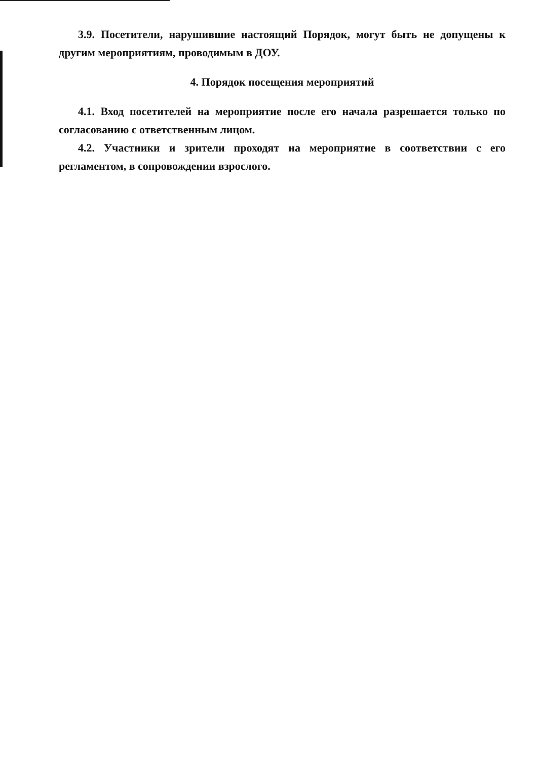3.9. Посетители, нарушившие настоящий Порядок, могут быть не допущены к другим мероприятиям, проводимым в ДОУ.
4. Порядок посещения мероприятий
4.1. Вход посетителей на мероприятие после его начала разрешается только по согласованию с ответственным лицом.
4.2. Участники и зрители проходят на мероприятие в соответствии с его регламентом, в сопровождении взрослого.